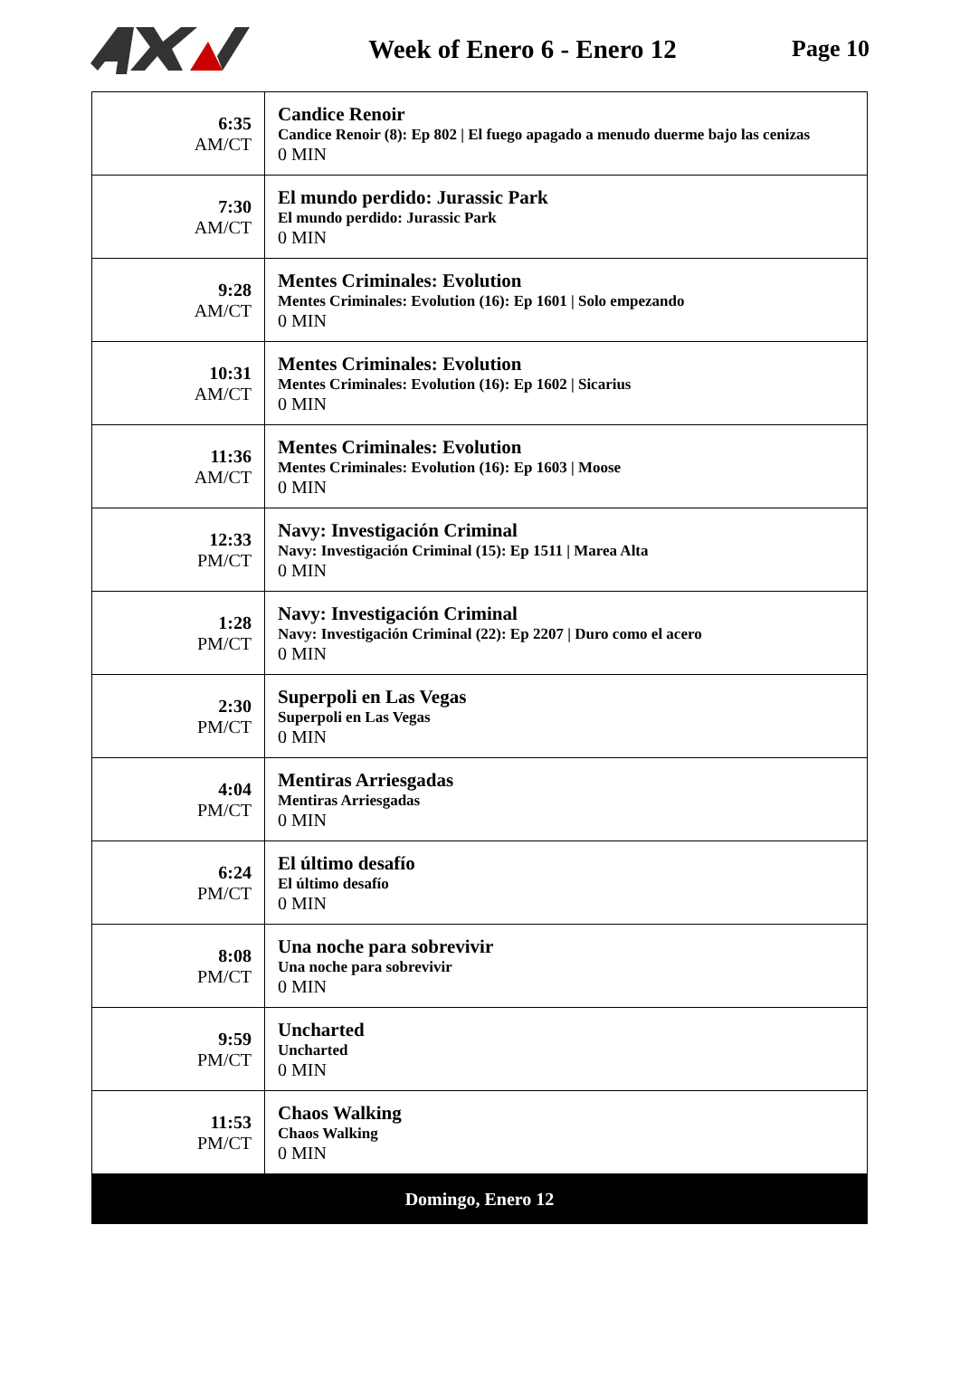Week of Enero 6 - Enero 12 Page 10
| 6:35 AM/CT | Candice Renoir Candice Renoir (8): Ep 802 / El fuego apagado a menudo duerme bajo las cenizas 0 MIN |
| 7:30 AM/CT | El mundo perdido: Jurassic Park El mundo perdido: Jurassic Park 0 MIN |
| 9:28 AM/CT | Mentes Criminales: Evolution Mentes Criminales: Evolution (16): Ep 1601 / Solo empezando 0 MIN |
| 10:31 AM/CT | Mentes Criminales: Evolution Mentes Criminales: Evolution (16): Ep 1602 / Sicarius 0 MIN |
| 11:36 AM/CT | Mentes Criminales: Evolution Mentes Criminales: Evolution (16): Ep 1603 / Moose 0 MIN |
| 12:33 PM/CT | Navy: Investigación Criminal Navy: Investigación Criminal (15): Ep 1511 / Marea Alta 0 MIN |
| 1:28 PM/CT | Navy: Investigación Criminal Navy: Investigación Criminal (22): Ep 2207 / Duro como el acero 0 MIN |
| 2:30 PM/CT | Superpoli en Las Vegas Superpoli en Las Vegas 0 MIN |
| 4:04 PM/CT | Mentiras Arriesgadas Mentiras Arriesgadas 0 MIN |
| 6:24 PM/CT | El último desafío El último desafío 0 MIN |
| 8:08 PM/CT | Una noche para sobrevivir Una noche para sobrevivir 0 MIN |
| 9:59 PM/CT | Uncharted Uncharted 0 MIN |
| 11:53 PM/CT | Chaos Walking Chaos Walking 0 MIN |
| Domingo, Enero 12 | |